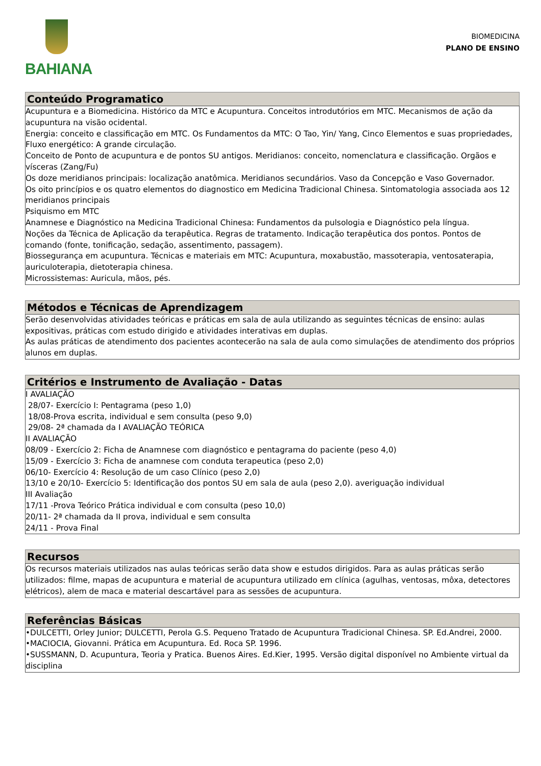BAHIANA
BIOMEDICINA
PLANO DE ENSINO
Conteúdo Programatico
Acupuntura e a Biomedicina. Histórico da MTC e Acupuntura. Conceitos introdutórios em MTC. Mecanismos de ação da acupuntura na visão ocidental.
Energia: conceito e classificação em MTC. Os Fundamentos da MTC: O Tao, Yin/ Yang, Cinco Elementos e suas propriedades, Fluxo energético: A grande circulação.
Conceito de Ponto de acupuntura e de pontos SU antigos. Meridianos: conceito, nomenclatura e classificação. Orgãos e vísceras (Zang/Fu)
Os doze meridianos principais: localização anatômica. Meridianos secundários. Vaso da Concepção e Vaso Governador.
Os oito princípios e os quatro elementos do diagnostico em Medicina Tradicional Chinesa. Sintomatologia associada aos 12 meridianos principais
Psiquismo em MTC
Anamnese e Diagnóstico na Medicina Tradicional Chinesa: Fundamentos da pulsologia e Diagnóstico pela língua.
Noções da Técnica de Aplicação da terapêutica. Regras de tratamento. Indicação terapêutica dos pontos. Pontos de comando (fonte, tonificação, sedação, assentimento, passagem).
Biossegurança em acupuntura. Técnicas e materiais em MTC: Acupuntura, moxabustão, massoterapia, ventosaterapia, auriculoterapia, dietoterapia chinesa.
Microssistemas: Auricula, mãos, pés.
Métodos e Técnicas de Aprendizagem
Serão desenvolvidas atividades teóricas e práticas em sala de aula utilizando as seguintes técnicas de ensino: aulas expositivas, práticas com estudo dirigido e atividades interativas em duplas.
As aulas práticas de atendimento dos pacientes acontecerão na sala de aula como simulações de atendimento dos próprios alunos em duplas.
Critérios e Instrumento de Avaliação - Datas
I AVALIAÇÃO
28/07- Exercício I: Pentagrama (peso 1,0)
18/08-Prova escrita, individual e sem consulta (peso 9,0)
29/08- 2ª chamada da I AVALIAÇÃO TEÓRICA
II AVALIAÇÃO
08/09 - Exercício 2: Ficha de Anamnese com diagnóstico e pentagrama do paciente (peso 4,0)
15/09 - Exercício 3: Ficha de anamnese com conduta terapeutica (peso 2,0)
06/10- Exercício 4: Resolução de um caso Clínico (peso 2,0)
13/10 e 20/10- Exercício 5: Identificação dos pontos SU em sala de aula (peso 2,0). averiguação individual
III Avaliação
17/11 -Prova Teórico Prática individual e com consulta (peso 10,0)
20/11- 2ª chamada da II prova, individual e sem consulta
24/11 - Prova Final
Recursos
Os recursos materiais utilizados nas aulas teóricas serão data show e estudos dirigidos. Para as aulas práticas serão utilizados: filme, mapas de acupuntura e material de acupuntura utilizado em clínica (agulhas, ventosas, môxa, detectores elétricos), alem de maca e material descartável para as sessões de acupuntura.
Referências Básicas
•DULCETTI, Orley Junior; DULCETTI, Perola G.S. Pequeno Tratado de Acupuntura Tradicional Chinesa. SP. Ed.Andrei, 2000.
•MACIOCIA, Giovanni. Prática em Acupuntura. Ed. Roca SP. 1996.
•SUSSMANN, D. Acupuntura, Teoria y Pratica. Buenos Aires. Ed.Kier, 1995. Versão digital disponível no Ambiente virtual da disciplina